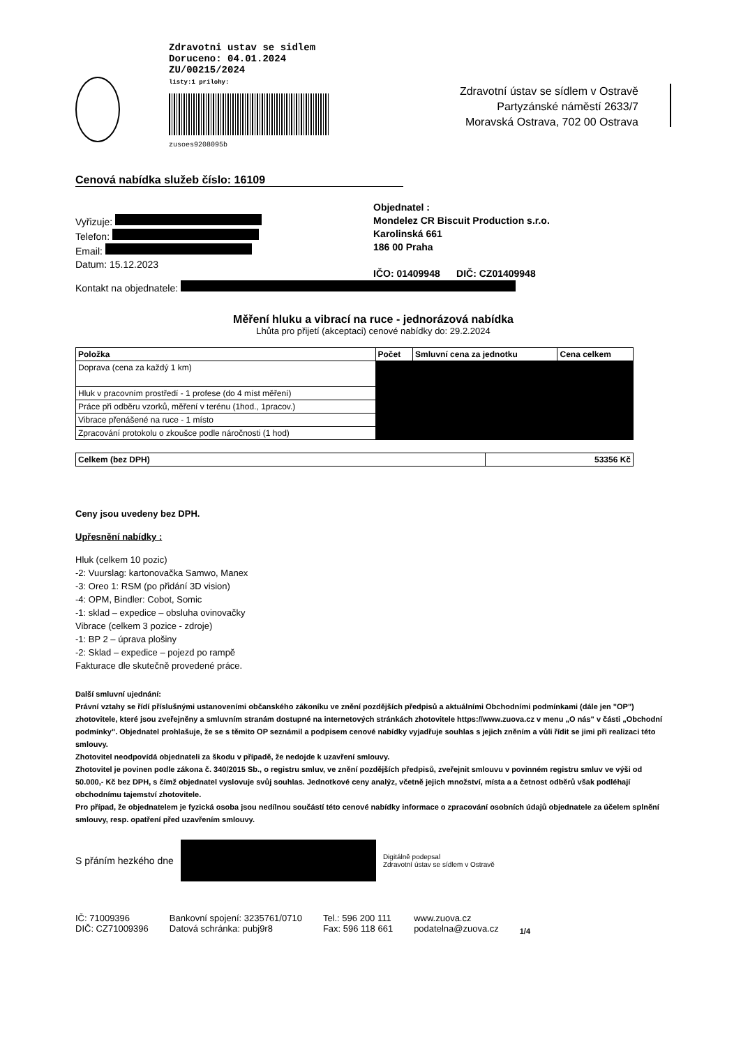Zdravotni ustav se sidlem
Doruceno: 04.01.2024
ZU/00215/2024
listy:1 prilohy:
zusoes9208095b
Zdravotní ústav se sídlem v Ostravě
Partyzánské náměstí 2633/7
Moravská Ostrava, 702 00 Ostrava
Cenová nabídka služeb číslo: 16109
Vyřizuje:
Telefon:
Email:
Datum: 15.12.2023
Objednatel :
Mondelez CR Biscuit Production s.r.o.
Karolinská 661
186 00 Praha
IČO: 01409948 DIČ: CZ01409948
Kontakt na objednatele:
Měření hluku a vibrací na ruce - jednorázová nabídka
Lhůta pro přijetí (akceptaci) cenové nabídky do: 29.2.2024
| Položka | Počet | Smluvní cena za jednotku | Cena celkem |
| --- | --- | --- | --- |
| Doprava (cena za každý 1 km) | | | |
| Hluk v pracovním prostředí - 1 profese (do 4 míst měření) | | | |
| Práce při odběru vzorků, měření v terénu (1hod., 1pracov.) | | | |
| Vibrace přenášené na ruce - 1 místo | | | |
| Zpracování protokolu o zkoušce podle náročnosti (1 hod) | | | |
| Celkem (bez DPH) | 53356 Kč |
| --- | --- |
Ceny jsou uvedeny bez DPH.
Upřesnění nabídky :
Hluk (celkem 10 pozic)
-2: Vuurslag: kartonovačka Samwo, Manex
-3: Oreo 1: RSM (po přidání 3D vision)
-4: OPM, Bindler: Cobot, Somic
-1: sklad – expedice – obsluha ovinovačky
Vibrace (celkem 3 pozice - zdroje)
-1: BP 2 – úprava plošiny
-2: Sklad – expedice – pojezd po rampě
Fakturace dle skutečně provedené práce.
Další smluvní ujednání:
Právní vztahy se řídí příslušnými ustanoveními občanského zákoníku ve znění pozdějších předpisů a aktuálními Obchodními podmínkami (dále jen "OP") zhotovitele, které jsou zveřejněny a smluvním stranám dostupné na internetových stránkách zhotovitele https://www.zuova.cz v menu „O nás" v části „Obchodní podmínky". Objednatel prohlašuje, že se s těmito OP seznámil a podpisem cenové nabídky vyjadřuje souhlas s jejich zněním a vůli řídit se jimi při realizaci této smlouvy.
Zhotovitel neodpovídá objednateli za škodu v případě, že nedojde k uzavření smlouvy.
Zhotovitel je povinen podle zákona č. 340/2015 Sb., o registru smluv, ve znění pozdějších předpisů, zveřejnit smlouvu v povinném registru smluv ve výši od 50.000,- Kč bez DPH, s čímž objednatel vyslovuje svůj souhlas. Jednotkové ceny analýz, včetně jejich množství, místa a a četnost odběrů však podléhají obchodnímu tajemství zhotovitele.
Pro případ, že objednatelem je fyzická osoba jsou nedílnou součástí této cenové nabídky informace o zpracování osobních údajů objednatele za účelem splnění smlouvy, resp. opatření před uzavřením smlouvy.
S přáním hezkého dne Digitálně podepsal
Zdravotní ústav se sídlem v Ostravě
IČ: 71009396
DIČ: CZ71009396
Bankovní spojení: 3235761/0710
Datová schránka: pubj9r8
Tel.: 596 200 111
Fax: 596 118 661
www.zuova.cz
podatelna@zuova.cz
1/4